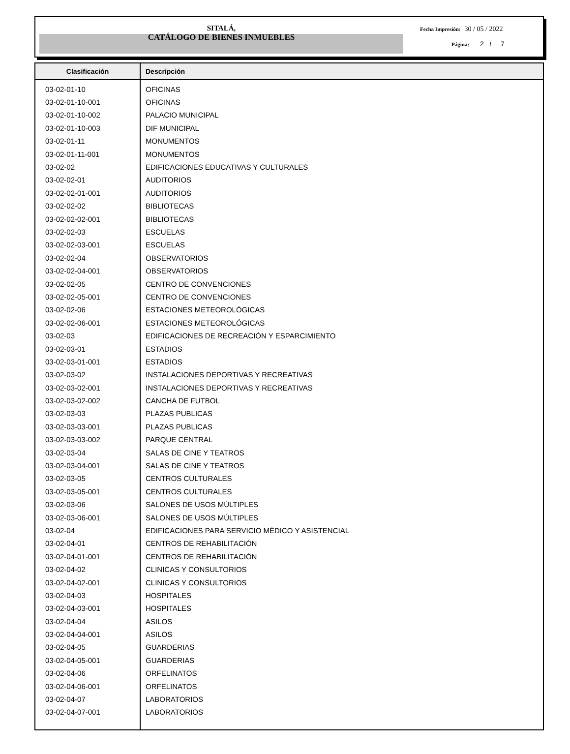SITALÁ,
CATÁLOGO DE BIENES INMUEBLES
Fecha Impresión: 30 / 05 / 2022
Página: 2 / 7
| Clasificación | Descripción |
| --- | --- |
| 03-02-01-10 | OFICINAS |
| 03-02-01-10-001 | OFICINAS |
| 03-02-01-10-002 | PALACIO MUNICIPAL |
| 03-02-01-10-003 | DIF MUNICIPAL |
| 03-02-01-11 | MONUMENTOS |
| 03-02-01-11-001 | MONUMENTOS |
| 03-02-02 | EDIFICACIONES EDUCATIVAS Y CULTURALES |
| 03-02-02-01 | AUDITORIOS |
| 03-02-02-01-001 | AUDITORIOS |
| 03-02-02-02 | BIBLIOTECAS |
| 03-02-02-02-001 | BIBLIOTECAS |
| 03-02-02-03 | ESCUELAS |
| 03-02-02-03-001 | ESCUELAS |
| 03-02-02-04 | OBSERVATORIOS |
| 03-02-02-04-001 | OBSERVATORIOS |
| 03-02-02-05 | CENTRO DE CONVENCIONES |
| 03-02-02-05-001 | CENTRO DE CONVENCIONES |
| 03-02-02-06 | ESTACIONES METEOROLÓGICAS |
| 03-02-02-06-001 | ESTACIONES METEOROLÓGICAS |
| 03-02-03 | EDIFICACIONES DE RECREACIÓN Y ESPARCIMIENTO |
| 03-02-03-01 | ESTADIOS |
| 03-02-03-01-001 | ESTADIOS |
| 03-02-03-02 | INSTALACIONES DEPORTIVAS Y RECREATIVAS |
| 03-02-03-02-001 | INSTALACIONES DEPORTIVAS Y RECREATIVAS |
| 03-02-03-02-002 | CANCHA DE FUTBOL |
| 03-02-03-03 | PLAZAS PUBLICAS |
| 03-02-03-03-001 | PLAZAS PUBLICAS |
| 03-02-03-03-002 | PARQUE CENTRAL |
| 03-02-03-04 | SALAS DE CINE Y TEATROS |
| 03-02-03-04-001 | SALAS DE CINE Y TEATROS |
| 03-02-03-05 | CENTROS CULTURALES |
| 03-02-03-05-001 | CENTROS CULTURALES |
| 03-02-03-06 | SALONES DE USOS MÚLTIPLES |
| 03-02-03-06-001 | SALONES DE USOS MÚLTIPLES |
| 03-02-04 | EDIFICACIONES PARA SERVICIO MÉDICO Y ASISTENCIAL |
| 03-02-04-01 | CENTROS DE REHABILITACIÓN |
| 03-02-04-01-001 | CENTROS DE REHABILITACIÓN |
| 03-02-04-02 | CLINICAS Y CONSULTORIOS |
| 03-02-04-02-001 | CLINICAS Y CONSULTORIOS |
| 03-02-04-03 | HOSPITALES |
| 03-02-04-03-001 | HOSPITALES |
| 03-02-04-04 | ASILOS |
| 03-02-04-04-001 | ASILOS |
| 03-02-04-05 | GUARDERIAS |
| 03-02-04-05-001 | GUARDERIAS |
| 03-02-04-06 | ORFELINATOS |
| 03-02-04-06-001 | ORFELINATOS |
| 03-02-04-07 | LABORATORIOS |
| 03-02-04-07-001 | LABORATORIOS |